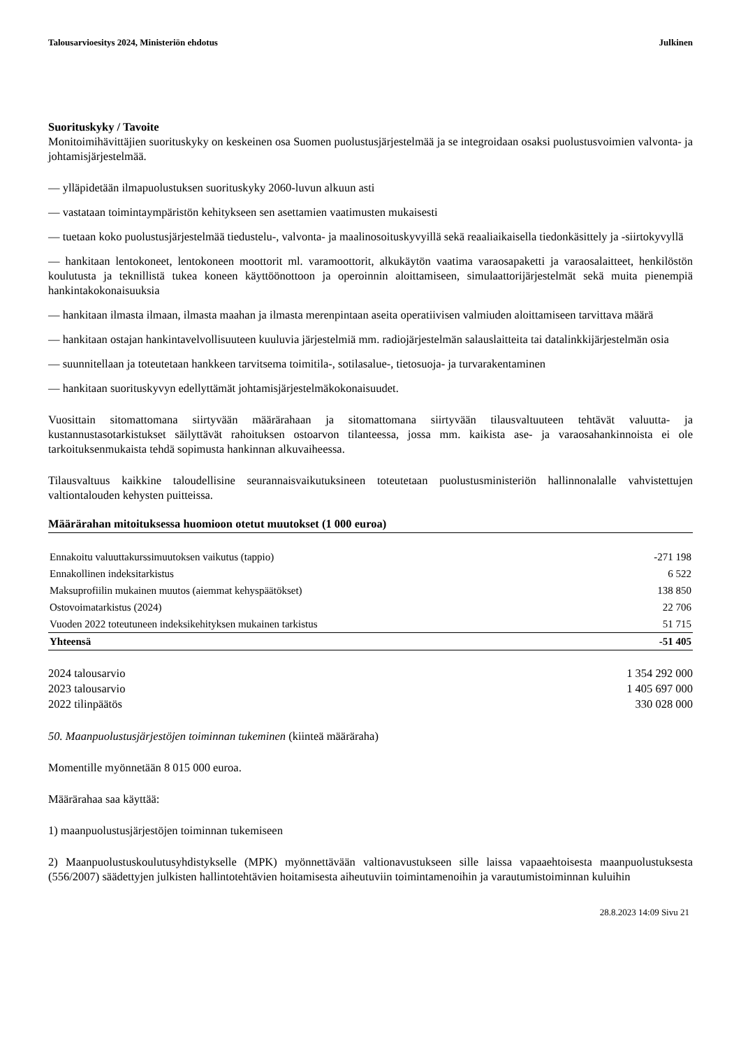Talousarvioesitys 2024, Ministeriön ehdotus Julkinen
Suorituskyky / Tavoite
Monitoimihävittäjien suorituskyky on keskeinen osa Suomen puolustusjärjestelmää ja se integroidaan osaksi puolustusvoimien valvonta- ja johtamisjärjestelmää.
— ylläpidetään ilmapuolustuksen suorituskyky 2060-luvun alkuun asti
— vastataan toimintaympäristön kehitykseen sen asettamien vaatimusten mukaisesti
— tuetaan koko puolustusjärjestelmää tiedustelu-, valvonta- ja maalinosoituskyvyillä sekä reaaliaikaisella tiedonkäsittely ja -siirtokyvyllä
— hankitaan lentokoneet, lentokoneen moottorit ml. varamoottorit, alkukäytön vaatima varaosapaketti ja varaosalaitteet, henkilöstön koulutusta ja teknillistä tukea koneen käyttöönottoon ja operoinnin aloittamiseen, simulaattorijärjestelmät sekä muita pienempiä hankintakokonaisuuksia
— hankitaan ilmasta ilmaan, ilmasta maahan ja ilmasta merenpintaan aseita operatiivisen valmiuden aloittamiseen tarvittava määrä
— hankitaan ostajan hankintavelvollisuuteen kuuluvia järjestelmiä mm. radiojärjestelmän salauslaitteita tai datalinkkijärjestelmän osia
— suunnitellaan ja toteutetaan hankkeen tarvitsema toimitila-, sotilasalue-, tietosuoja- ja turvarakentaminen
— hankitaan suorituskyvyn edellyttämät johtamisjärjestelmäkokonaisuudet.
Vuosittain sitomattomana siirtyvään määrärahaan ja sitomattomana siirtyvään tilausvaltuuteen tehtävät valuutta- ja kustannustasotarkistukset säilyttävät rahoituksen ostoarvon tilanteessa, jossa mm. kaikista ase- ja varaosahankinnoista ei ole tarkoituksenmukaista tehdä sopimusta hankinnan alkuvaiheessa.
Tilausvaltuus kaikkine taloudellisine seurannaisvaikutuksineen toteutetaan puolustusministeriön hallinnonalalle vahvistettujen valtiontalouden kehysten puitteissa.
Määrärahan mitoituksessa huomioon otetut muutokset (1 000 euroa)
| Ennakoitu valuuttakurssimuutoksen vaikutus (tappio) | -271 198 |
| Ennakollinen indeksitarkistus | 6 522 |
| Maksuprofiilin mukainen muutos (aiemmat kehyspäätökset) | 138 850 |
| Ostovoimatarkistus (2024) | 22 706 |
| Vuoden 2022 toteutuneen indeksikehityksen mukainen tarkistus | 51 715 |
| Yhteensä | -51 405 |
| 2024 talousarvio | 1 354 292 000 |
| 2023 talousarvio | 1 405 697 000 |
| 2022 tilinpäätös | 330 028 000 |
50. Maanpuolustusjärjestöjen toiminnan tukeminen (kiinteä määräraha)
Momentille myönnetään 8 015 000 euroa.
Määrärahaa saa käyttää:
1) maanpuolustusjärjestöjen toiminnan tukemiseen
2) Maanpuolustuskoulutusyhdistykselle (MPK) myönnettävään valtionavustukseen sille laissa vapaaehtoisesta maanpuolustuksesta (556/2007) säädettyjen julkisten hallintotehtävien hoitamisesta aiheutuviin toimintamenoihin ja varautumistoiminnan kuluihin
28.8.2023 14:09 Sivu 21